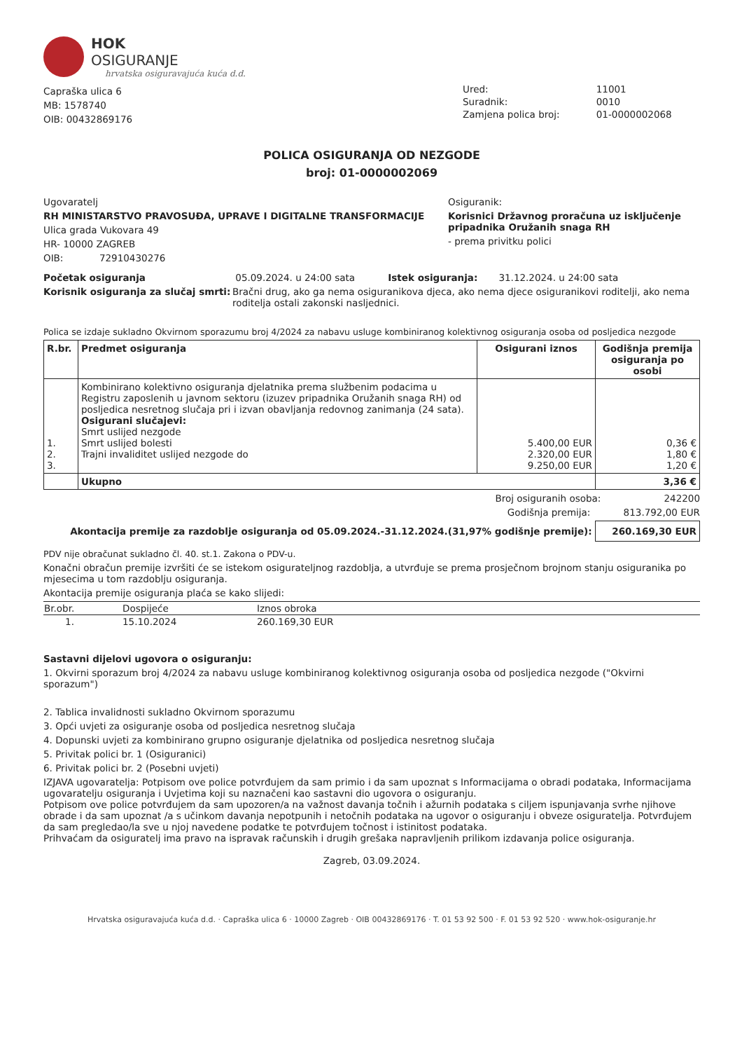HOK
OSIGURANJE
hrvatska osiguravajuća kuća d.d.
Capraška ulica 6
MB: 1578740
OIB: 00432869176
| Ured: | 11001 |
| Suradnik: | 0010 |
| Zamjena polica broj: | 01-0000002068 |
POLICA OSIGURANJA OD NEZGODE
broj: 01-0000002069
Ugovaratelj
RH MINISTARSTVO PRAVOSUĐA, UPRAVE I DIGITALNE TRANSFORMACIJE
Ulica grada Vukovara 49
HR- 10000 ZAGREB
OIB: 72910430276
Osiguranik:
Korisnici Državnog proračuna uz isključenje pripadnika Oružanih snaga RH
- prema privitku polici
Početak osiguranja 05.09.2024. u 24:00 sata Istek osiguranja: 31.12.2024. u 24:00 sata
Korisnik osiguranja za slučaj smrti: Bračni drug, ako ga nema osiguranikova djeca, ako nema djece osiguranikovi roditelji, ako nema roditelja ostali zakonski nasljednici.
Polica se izdaje sukladno Okvirnom sporazumu broj 4/2024 za nabavu usluge kombiniranog kolektivnog osiguranja osoba od posljedica nezgode
| R.br. | Predmet osiguranja | Osigurani iznos | Godišnja premija osiguranja po osobi |
| --- | --- | --- | --- |
| 1. 2. 3. | Kombinirano kolektivno osiguranja djelatnika prema službenim podacima u Registru zaposlenih u javnom sektoru (izuzev pripadnika Oružanih snaga RH) od posljedica nesretnog slučaja pri i izvan obavljanja redovnog zanimanja (24 sata). Osigurani slučajevi: Smrt uslijed nezgode Smrt uslijed bolesti Trajni invaliditet uslijed nezgode do | 5.400,00 EUR 2.320,00 EUR 9.250,00 EUR | 0,36 € 1,80 € 1,20 € |
| | Ukupno | | 3,36 € |
Broj osiguranih osoba: 242200
Godišnja premija: 813.792,00 EUR
Akontacija premije za razdoblje osiguranja od 05.09.2024.-31.12.2024.(31,97% godišnje premije): 260.169,30 EUR
PDV nije obračunat sukladno čl. 40. st.1. Zakona o PDV-u.
Konačni obračun premije izvršiti će se istekom osigurateljnog razdoblja, a utvrđuje se prema prosječnom brojnom stanju osiguranika po mjesecima u tom razdoblju osiguranja.
Akontacija premije osiguranja plaća se kako slijedi:
| Br.obr. | Dospijeće | Iznos obroka |
| --- | --- | --- |
| 1. | 15.10.2024 | 260.169,30 EUR |
Sastavni dijelovi ugovora o osiguranju:
1. Okvirni sporazum broj 4/2024 za nabavu usluge kombiniranog kolektivnog osiguranja osoba od posljedica nezgode ("Okvirni sporazum")
2. Tablica invalidnosti sukladno Okvirnom sporazumu
3. Opći uvjeti za osiguranje osoba od posljedica nesretnog slučaja
4. Dopunski uvjeti za kombinirano grupno osiguranje djelatnika od posljedica nesretnog slučaja
5. Privitak polici br. 1 (Osiguranici)
6. Privitak polici br. 2 (Posebni uvjeti)
IZJAVA ugovaratelja: Potpisom ove police potvrđujem da sam primio i da sam upoznat s Informacijama o obradi podataka, Informacijama ugovaratelju osiguranja i Uvjetima koji su naznačeni kao sastavni dio ugovora o osiguranju.
Potpisom ove police potvrđujem da sam upozoren/a na važnost davanja točnih i ažurnih podataka s ciljem ispunjavanja svrhe njihove obrade i da sam upoznat /a s učinkom davanja nepotpunih i netočnih podataka na ugovor o osiguranju i obveze osiguratelja. Potvrđujem da sam pregledao/la sve u njoj navedene podatke te potvrđujem točnost i istinitost podataka.
Prihvaćam da osiguratelj ima pravo na ispravak računskih i drugih grešaka napravljenih prilikom izdavanja police osiguranja.
Zagreb, 03.09.2024.
Hrvatska osiguravajuća kuća d.d. · Capraška ulica 6 · 10000 Zagreb · OIB 00432869176 · T. 01 53 92 500 · F. 01 53 92 520 · www.hok-osiguranje.hr